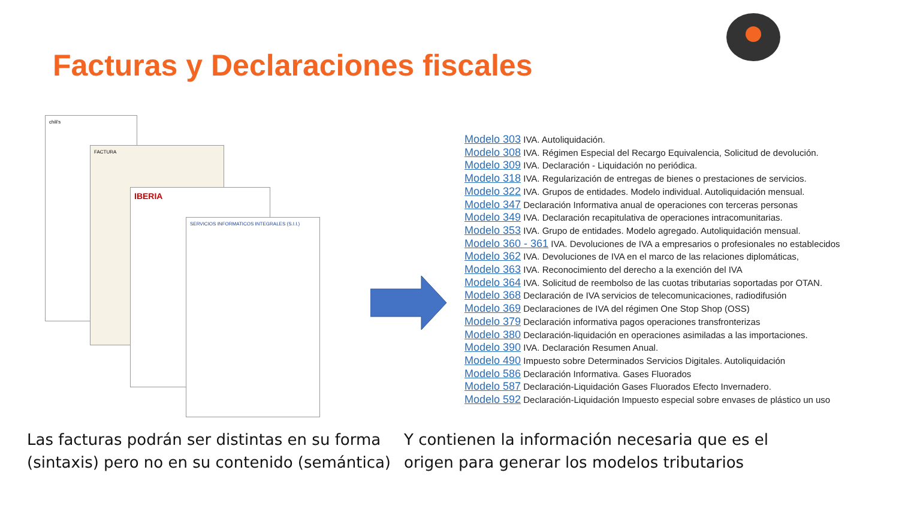Facturas y Declaraciones fiscales
chili's
FACTURA
IBERIA
SERVICIOS INFORMATICOS INTEGRALES (S.I.I.)
Modelo 303 IVA. Autoliquidación.
Modelo 308 IVA. Régimen Especial del Recargo Equivalencia, Solicitud de devolución.
Modelo 309 IVA. Declaración - Liquidación no periódica.
Modelo 318 IVA. Regularización de entregas de bienes o prestaciones de servicios.
Modelo 322 IVA. Grupos de entidades. Modelo individual. Autoliquidación mensual.
Modelo 347 Declaración Informativa anual de operaciones con terceras personas
Modelo 349 IVA. Declaración recapitulativa de operaciones intracomunitarias.
Modelo 353 IVA. Grupo de entidades. Modelo agregado. Autoliquidación mensual.
Modelo 360 - 361 IVA. Devoluciones de IVA a empresarios o profesionales no establecidos
Modelo 362 IVA. Devoluciones de IVA en el marco de las relaciones diplomáticas,
Modelo 363 IVA. Reconocimiento del derecho a la exención del IVA
Modelo 364 IVA. Solicitud de reembolso de las cuotas tributarias soportadas por OTAN.
Modelo 368 Declaración de IVA servicios de telecomunicaciones, radiodifusión
Modelo 369 Declaraciones de IVA del régimen One Stop Shop (OSS)
Modelo 379 Declaración informativa pagos operaciones transfronterizas
Modelo 380 Declaración-liquidación en operaciones asimiladas a las importaciones.
Modelo 390 IVA. Declaración Resumen Anual.
Modelo 490 Impuesto sobre Determinados Servicios Digitales. Autoliquidación
Modelo 586 Declaración Informativa. Gases Fluorados
Modelo 587 Declaración-Liquidación Gases Fluorados Efecto Invernadero.
Modelo 592 Declaración-Liquidación Impuesto especial sobre envases de plástico un uso
Las facturas podrán ser distintas en su forma
(sintaxis) pero no en su contenido (semántica)
Y contienen la información necesaria que es el
origen para generar los modelos tributarios